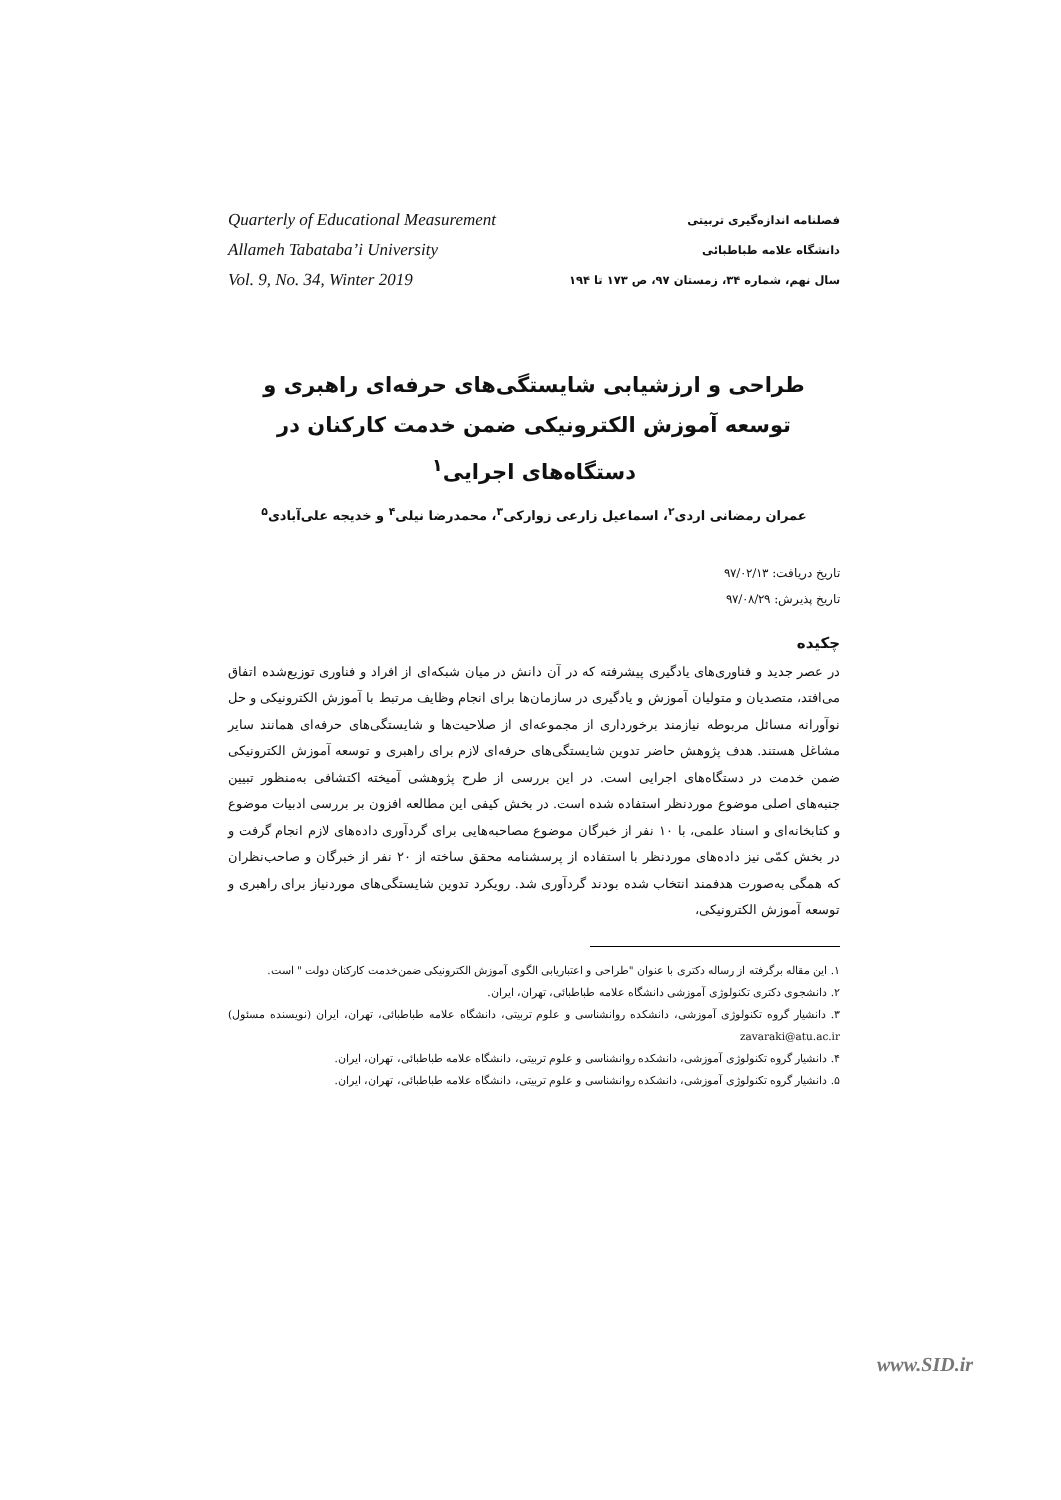Quarterly of Educational Measurement
Allameh Tabataba’i University
Vol. 9, No. 34, Winter 2019
فصلنامه اندازه‌گیری تربیتی
دانشگاه علامه طباطبائی
سال نهم، شماره ۳۴، زمستان ۹۷، ص ۱۷۳ تا ۱۹۴
طراحی و ارزشیابی شایستگی‌های حرفه‌ای راهبری و توسعه آموزش الکترونیکی ضمن خدمت کارکنان در دستگاه‌های اجرایی<sup>۱</sup>
عمران رمضانی اردی<sup>۲</sup>، اسماعیل زارعی زوارکی<sup>۳</sup>، محمدرضا نیلی<sup>۴</sup> و خدیجه علی‌آبادی<sup>۵</sup>
تاریخ دریافت: ۹۷/۰۲/۱۳
تاریخ پذیرش: ۹۷/۰۸/۲۹
چکیده
در عصر جدید و فناوری‌های یادگیری پیشرفته که در آن دانش در میان شبکه‌ای از افراد و فناوری توزیع‌شده اتفاق می‌افتد، متصدیان و متولیان آموزش و یادگیری در سازمان‌ها برای انجام وظایف مرتبط با آموزش الکترونیکی و حل نوآورانه مسائل مربوطه نیازمند برخورداری از مجموعه‌ای از صلاحیت‌ها و شایستگی‌های حرفه‌ای همانند سایر مشاغل هستند. هدف پژوهش حاضر تدوین شایستگی‌های حرفه‌ای لازم برای راهبری و توسعه آموزش الکترونیکی ضمن خدمت در دستگاه‌های اجرایی است. در این بررسی از طرح پژوهشی آمیخته اکتشافی به‌منظور تبیین جنبه‌های اصلی موضوع موردنظر استفاده شده است. در بخش کیفی این مطالعه افزون بر بررسی ادبیات موضوع و کتابخانه‌ای و اسناد علمی، با ۱۰ نفر از خبرگان موضوع مصاحبه‌هایی برای گردآوری داده‌های لازم انجام گرفت و در بخش کمّی نیز داده‌های موردنظر با استفاده از پرسشنامه محقق ساخته از ۲۰ نفر از خبرگان و صاحب‌نظران که همگی به‌صورت هدفمند انتخاب شده بودند گردآوری شد. رویکرد تدوین شایستگی‌های موردنیاز برای راهبری و توسعه آموزش الکترونیکی،
۱. این مقاله برگرفته از رساله دکتری با عنوان "طراحی و اعتباریابی الگوی آموزش الکترونیکی ضمن‌خدمت کارکنان دولت " است.
۲. دانشجوی دکتری تکنولوژی آموزشی دانشگاه علامه طباطبائی، تهران، ایران.
۳. دانشیار گروه تکنولوژی آموزشی، دانشکده روانشناسی و علوم تربیتی، دانشگاه علامه طباطبائی، تهران، ایران (نویسنده مسئول) zavaraki@atu.ac.ir
۴. دانشیار گروه تکنولوژی آموزشی، دانشکده روانشناسی و علوم تربیتی، دانشگاه علامه طباطبائی، تهران، ایران.
۵. دانشیار گروه تکنولوژی آموزشی، دانشکده روانشناسی و علوم تربیتی، دانشگاه علامه طباطبائی، تهران، ایران.
www.SID.ir